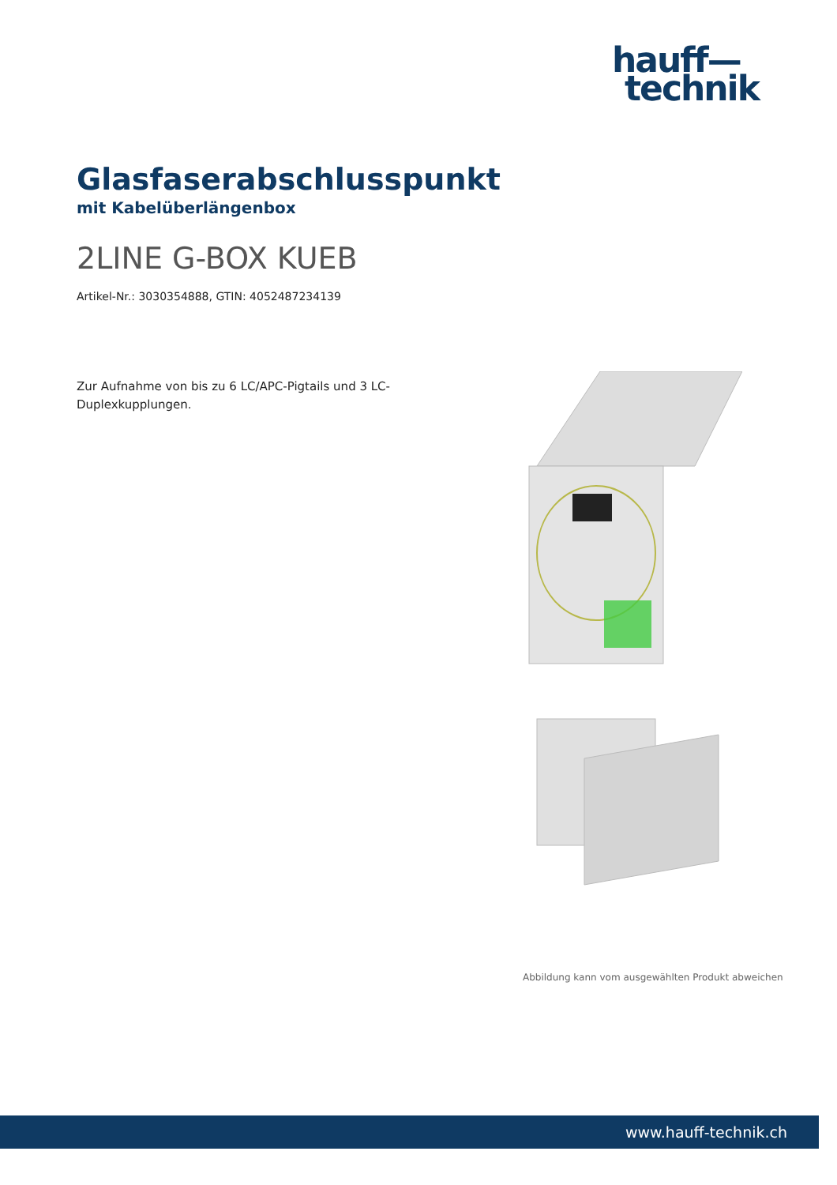hauff—
technik
Glasfaserabschlusspunkt
mit Kabelüberlängenbox
2LINE G-BOX KUEB
Artikel-Nr.: 3030354888, GTIN: 4052487234139
Zur Aufnahme von bis zu 6 LC/APC-Pigtails und 3 LC-Duplexkupplungen.
Abbildung kann vom ausgewählten Produkt abweichen
www.hauff-technik.ch